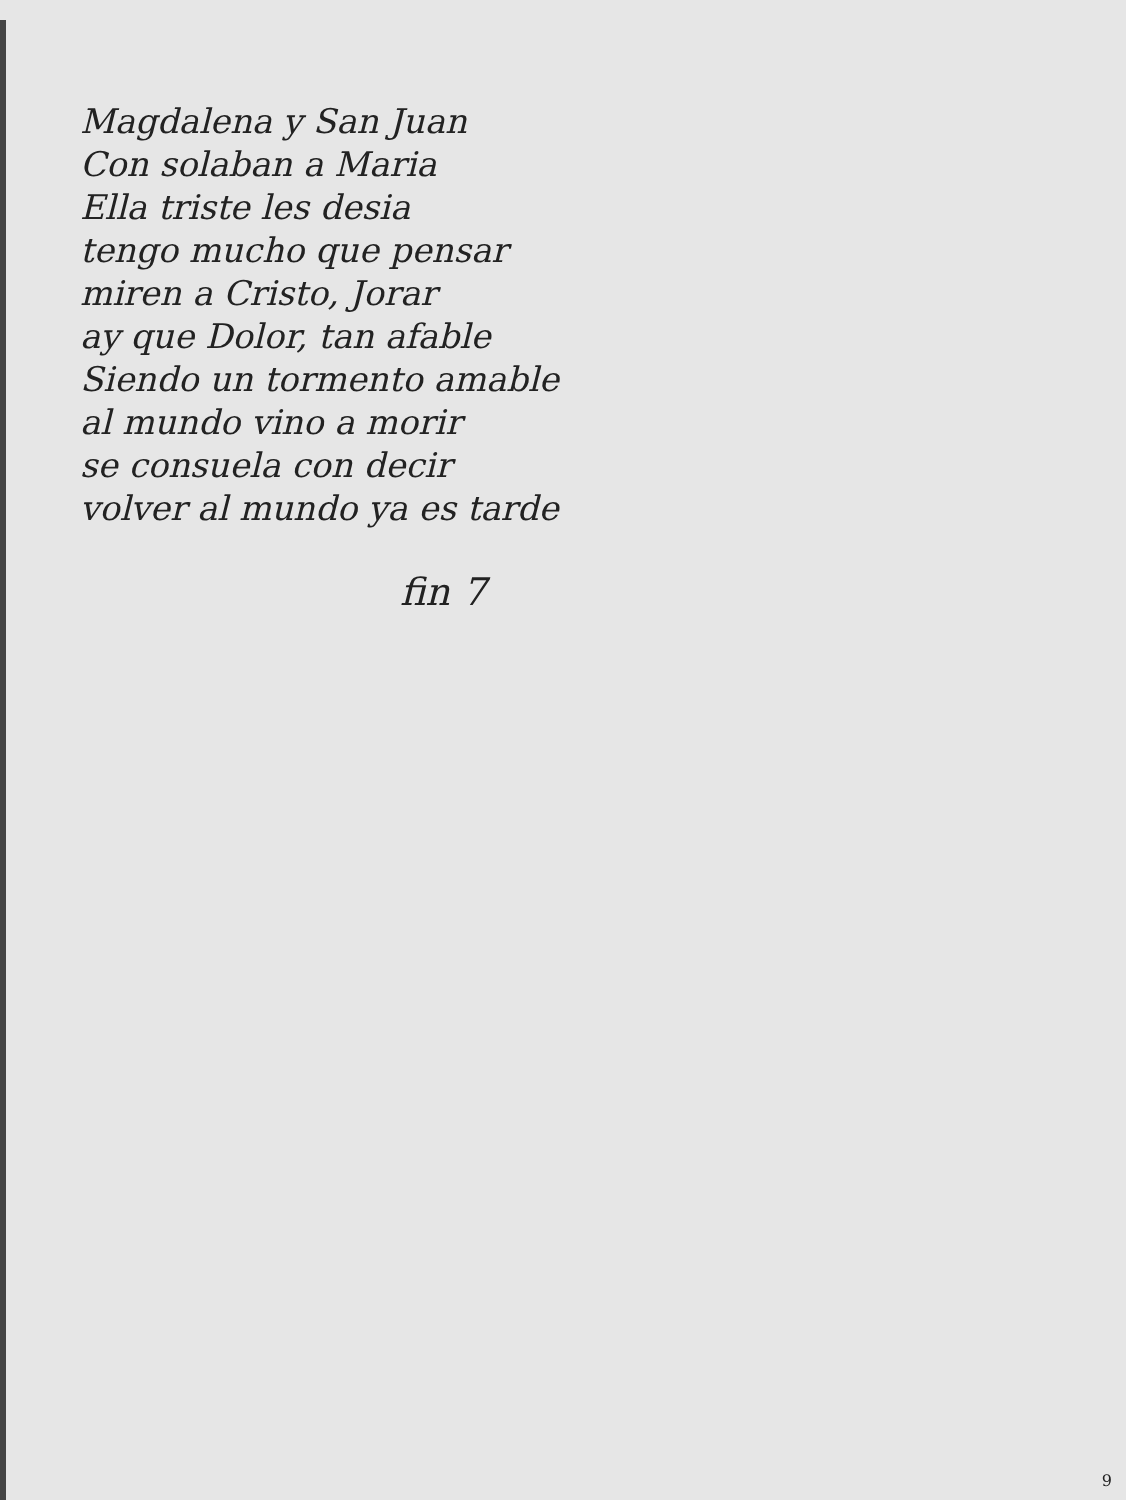Magdalena y San Juan
Con solaban a Maria
Ella triste les desia
tengo mucho que pensar
miren a Cristo, Jorar
ay que Dolor, tan afable
Siendo un tormento amable
al mundo vino a morir
se consuela con decir
volver al mundo ya es tarde
fin 7
9